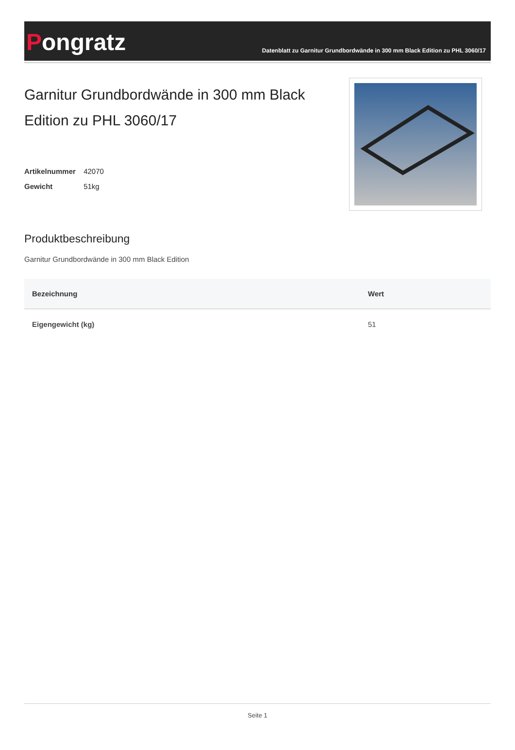Pongratz
Datenblatt zu Garnitur Grundbordwände in 300 mm Black Edition zu PHL 3060/17
Garnitur Grundbordwände in 300 mm Black Edition zu PHL 3060/17
Artikelnummer 42070
Gewicht 51kg
Produktbeschreibung
Garnitur Grundbordwände in 300 mm Black Edition
| Bezeichnung | Wert |
| --- | --- |
| Eigengewicht (kg) | 51 |
Seite 1